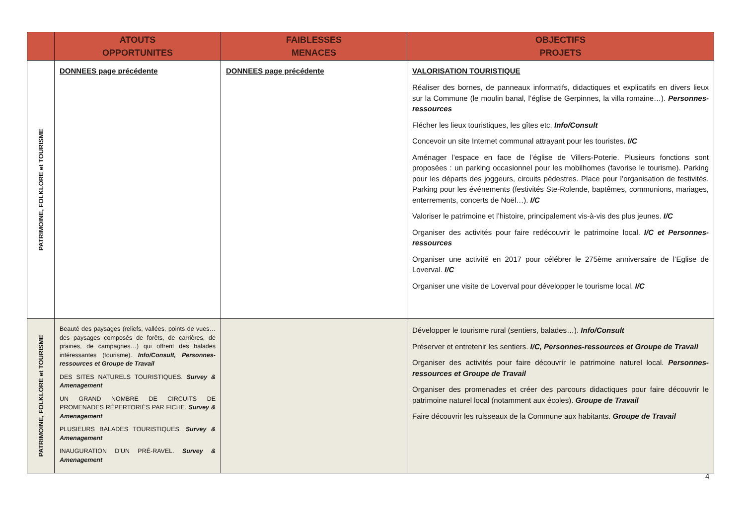| | ATOUTS OPPORTUNITES | FAIBLESSES MENACES | OBJECTIFS PROJETS |
| --- | --- | --- | --- |
| PATRIMOINE, FOLKLORE et TOURISME | DONNEES page précédente | DONNEES page précédente | VALORISATION TOURISTIQUE Réaliser des bornes, de panneaux informatifs, didactiques et explicatifs en divers lieux sur la Commune (le moulin banal, l’église de Gerpinnes, la villa romaine…). Personnes-ressources Flécher les lieux touristiques, les gîtes etc. Info/Consult Concevoir un site Internet communal attrayant pour les touristes. I/C Aménager l’espace en face de l’église de Villers-Poterie. Plusieurs fonctions sont proposées : un parking occasionnel pour les mobilhomes (favorise le tourisme). Parking pour les départs des joggeurs, circuits pédestres. Place pour l’organisation de festivités. Parking pour les événements (festivités Ste-Rolende, baptêmes, communions, mariages, enterrements, concerts de Noël…). I/C Valoriser le patrimoine et l’histoire, principalement vis-à-vis des plus jeunes. I/C Organiser des activités pour faire redécouvrir le patrimoine local. I/C et Personnes-ressources Organiser une activité en 2017 pour célébrer le 275ème anniversaire de l’Eglise de Loverval. I/C Organiser une visite de Loverval pour développer le tourisme local. I/C |
| PATRIMOINE, FOLKLORE et TOURISME | Beauté des paysages (reliefs, vallées, points de vues… des paysages composés de forêts, de carrières, de prairies, de campagnes…) qui offrent des balades intéressantes (tourisme). Info/Consult, Personnes-ressources et Groupe de Travail DES SITES NATURELS TOURISTIQUES. Survey & Amenagement UN GRAND NOMBRE DE CIRCUITS DE PROMENADES RÉPERTORIÉS PAR FICHE. Survey & Amenagement PLUSIEURS BALADES TOURISTIQUES. Survey & Amenagement INAUGURATION D’UN PRÉ-RAVEL. Survey & Amenagement | | Développer le tourisme rural (sentiers, balades…). Info/Consult Préserver et entretenir les sentiers. I/C, Personnes-ressources et Groupe de Travail Organiser des activités pour faire découvrir le patrimoine naturel local. Personnes-ressources et Groupe de Travail Organiser des promenades et créer des parcours didactiques pour faire découvrir le patrimoine naturel local (notamment aux écoles). Groupe de Travail Faire découvrir les ruisseaux de la Commune aux habitants. Groupe de Travail |
4